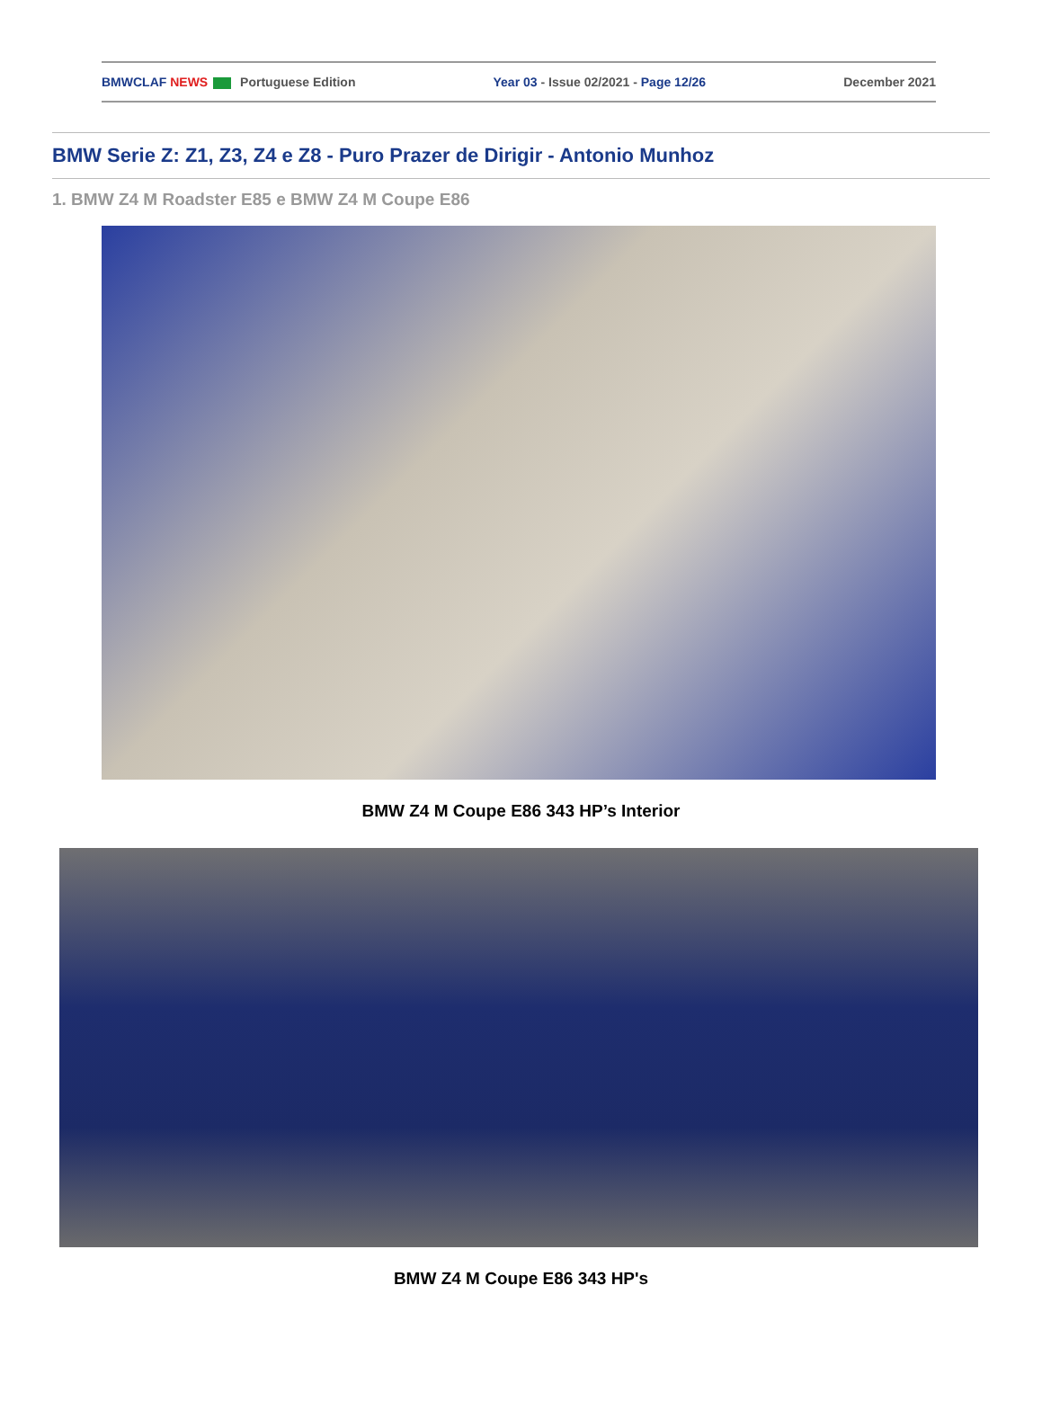BMWCLAF NEWS Portuguese Edition Year 03 - Issue 02/2021 - Page 12/26 December 2021
BMW Serie Z: Z1, Z3, Z4 e Z8 - Puro Prazer de Dirigir - Antonio Munhoz
1. BMW Z4 M Roadster E85 e BMW Z4 M Coupe E86
BMW Z4 M Coupe E86 343 HP’s Interior
BMW Z4 M Coupe E86 343 HP's